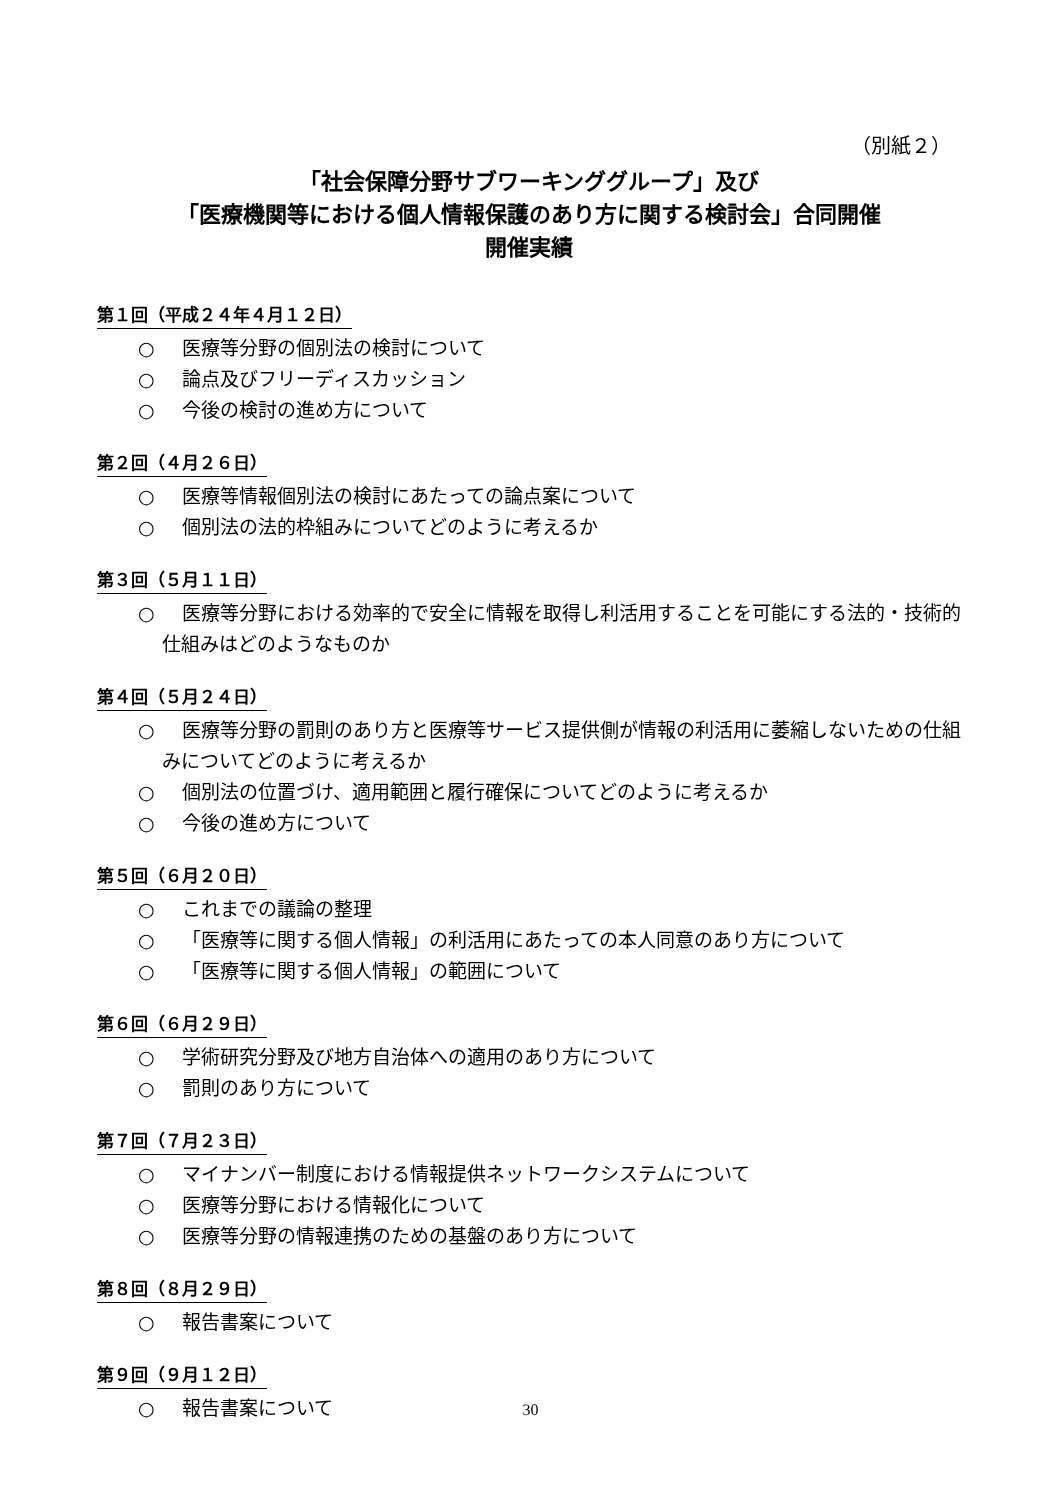（別紙２）
「社会保障分野サブワーキンググループ」及び
「医療機関等における個人情報保護のあり方に関する検討会」合同開催
開催実績
第１回（平成２４年４月１２日）
○ 医療等分野の個別法の検討について
○ 論点及びフリーディスカッション
○ 今後の検討の進め方について
第２回（４月２６日）
○ 医療等情報個別法の検討にあたっての論点案について
○ 個別法の法的枠組みについてどのように考えるか
第３回（５月１１日）
○ 医療等分野における効率的で安全に情報を取得し利活用することを可能にする法的・技術的仕組みはどのようなものか
第４回（５月２４日）
○ 医療等分野の罰則のあり方と医療等サービス提供側が情報の利活用に萎縮しないための仕組みについてどのように考えるか
○ 個別法の位置づけ、適用範囲と履行確保についてどのように考えるか
○ 今後の進め方について
第５回（６月２０日）
○ これまでの議論の整理
○ 「医療等に関する個人情報」の利活用にあたっての本人同意のあり方について
○ 「医療等に関する個人情報」の範囲について
第６回（６月２９日）
○ 学術研究分野及び地方自治体への適用のあり方について
○ 罰則のあり方について
第７回（７月２３日）
○ マイナンバー制度における情報提供ネットワークシステムについて
○ 医療等分野における情報化について
○ 医療等分野の情報連携のための基盤のあり方について
第８回（８月２９日）
○ 報告書案について
第９回（９月１２日）
○ 報告書案について
30